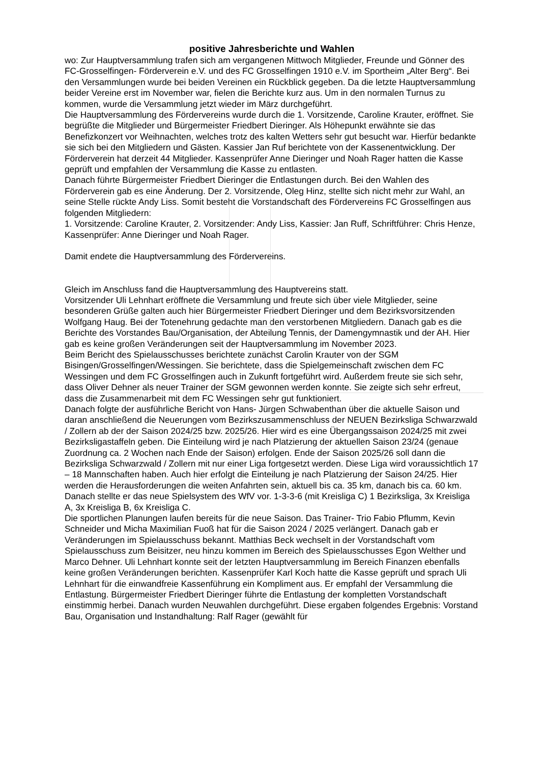positive Jahresberichte und Wahlen
wo: Zur Hauptversammlung trafen sich am vergangenen Mittwoch Mitglieder, Freunde und Gönner des FC-Grosselfingen- Förderverein e.V. und des FC Grosselfingen 1910 e.V. im Sportheim „Alter Berg“. Bei den Versammlungen wurde bei beiden Vereinen ein Rückblick gegeben. Da die letzte Hauptversammlung beider Vereine erst im November war, fielen die Berichte kurz aus. Um in den normalen Turnus zu kommen, wurde die Versammlung jetzt wieder im März durchgeführt.
Die Hauptversammlung des Fördervereins wurde durch die 1. Vorsitzende, Caroline Krauter, eröffnet. Sie begrüßte die Mitglieder und Bürgermeister Friedbert Dieringer. Als Höhepunkt erwähnte sie das Benefizkonzert vor Weihnachten, welches trotz des kalten Wetters sehr gut besucht war. Hierfür bedankte sie sich bei den Mitgliedern und Gästen. Kassier Jan Ruf berichtete von der Kassenentwicklung. Der Förderverein hat derzeit 44 Mitglieder. Kassenprüfer Anne Dieringer und Noah Rager hatten die Kasse geprüft und empfahlen der Versammlung die Kasse zu entlasten.
Danach führte Bürgermeister Friedbert Dieringer die Entlastungen durch. Bei den Wahlen des Förderverein gab es eine Änderung. Der 2. Vorsitzende, Oleg Hinz, stellte sich nicht mehr zur Wahl, an seine Stelle rückte Andy Liss. Somit besteht die Vorstandschaft des Fördervereins FC Grosselfingen aus folgenden Mitgliedern:
1. Vorsitzende: Caroline Krauter, 2. Vorsitzender: Andy Liss, Kassier: Jan Ruff, Schriftführer: Chris Henze, Kassenprüfer: Anne Dieringer und Noah Rager.
Damit endete die Hauptversammlung des Fördervereins.
Gleich im Anschluss fand die Hauptversammlung des Hauptvereins statt.
Vorsitzender Uli Lehnhart eröffnete die Versammlung und freute sich über viele Mitglieder, seine besonderen Grüße galten auch hier Bürgermeister Friedbert Dieringer und dem Bezirksvorsitzenden Wolfgang Haug. Bei der Totenehrung gedachte man den verstorbenen Mitgliedern. Danach gab es die Berichte des Vorstandes Bau/Organisation, der Abteilung Tennis, der Damengymnastik und der AH. Hier gab es keine großen Veränderungen seit der Hauptversammlung im November 2023.
Beim Bericht des Spielausschusses berichtete zunächst Carolin Krauter von der SGM Bisingen/Grosselfingen/Wessingen. Sie berichtete, dass die Spielgemeinschaft zwischen dem FC Wessingen und dem FC Grosselfingen auch in Zukunft fortgeführt wird. Außerdem freute sie sich sehr, dass Oliver Dehner als neuer Trainer der SGM gewonnen werden konnte. Sie zeigte sich sehr erfreut, dass die Zusammenarbeit mit dem FC Wessingen sehr gut funktioniert.
Danach folgte der ausführliche Bericht von Hans- Jürgen Schwabenthan über die aktuelle Saison und daran anschließend die Neuerungen vom Bezirkszusammenschluss der NEUEN Bezirksliga Schwarzwald / Zollern ab der der Saison 2024/25 bzw. 2025/26. Hier wird es eine Übergangssaison 2024/25 mit zwei Bezirksligastaffeln geben. Die Einteilung wird je nach Platzierung der aktuellen Saison 23/24 (genaue Zuordnung ca. 2 Wochen nach Ende der Saison) erfolgen. Ende der Saison 2025/26 soll dann die Bezirksliga Schwarzwald / Zollern mit nur einer Liga fortgesetzt werden. Diese Liga wird voraussichtlich 17 – 18 Mannschaften haben. Auch hier erfolgt die Einteilung je nach Platzierung der Saison 24/25. Hier werden die Herausforderungen die weiten Anfahrten sein, aktuell bis ca. 35 km, danach bis ca. 60 km. Danach stellte er das neue Spielsystem des WfV vor. 1-3-3-6 (mit Kreisliga C) 1 Bezirksliga, 3x Kreisliga A, 3x Kreisliga B, 6x Kreisliga C.
Die sportlichen Planungen laufen bereits für die neue Saison. Das Trainer- Trio Fabio Pflumm, Kevin Schneider und Micha Maximilian Fuoß hat für die Saison 2024 / 2025 verlängert. Danach gab er Veränderungen im Spielausschuss bekannt. Matthias Beck wechselt in der Vorstandschaft vom Spielausschuss zum Beisitzer, neu hinzu kommen im Bereich des Spielausschusses Egon Welther und Marco Dehner. Uli Lehnhart konnte seit der letzten Hauptversammlung im Bereich Finanzen ebenfalls keine großen Veränderungen berichten. Kassenprüfer Karl Koch hatte die Kasse geprüft und sprach Uli Lehnhart für die einwandfreie Kassenführung ein Kompliment aus. Er empfahl der Versammlung die Entlastung. Bürgermeister Friedbert Dieringer führte die Entlastung der kompletten Vorstandschaft einstimmig herbei. Danach wurden Neuwahlen durchgeführt. Diese ergaben folgendes Ergebnis: Vorstand Bau, Organisation und Instandhaltung: Ralf Rager (gewählt für